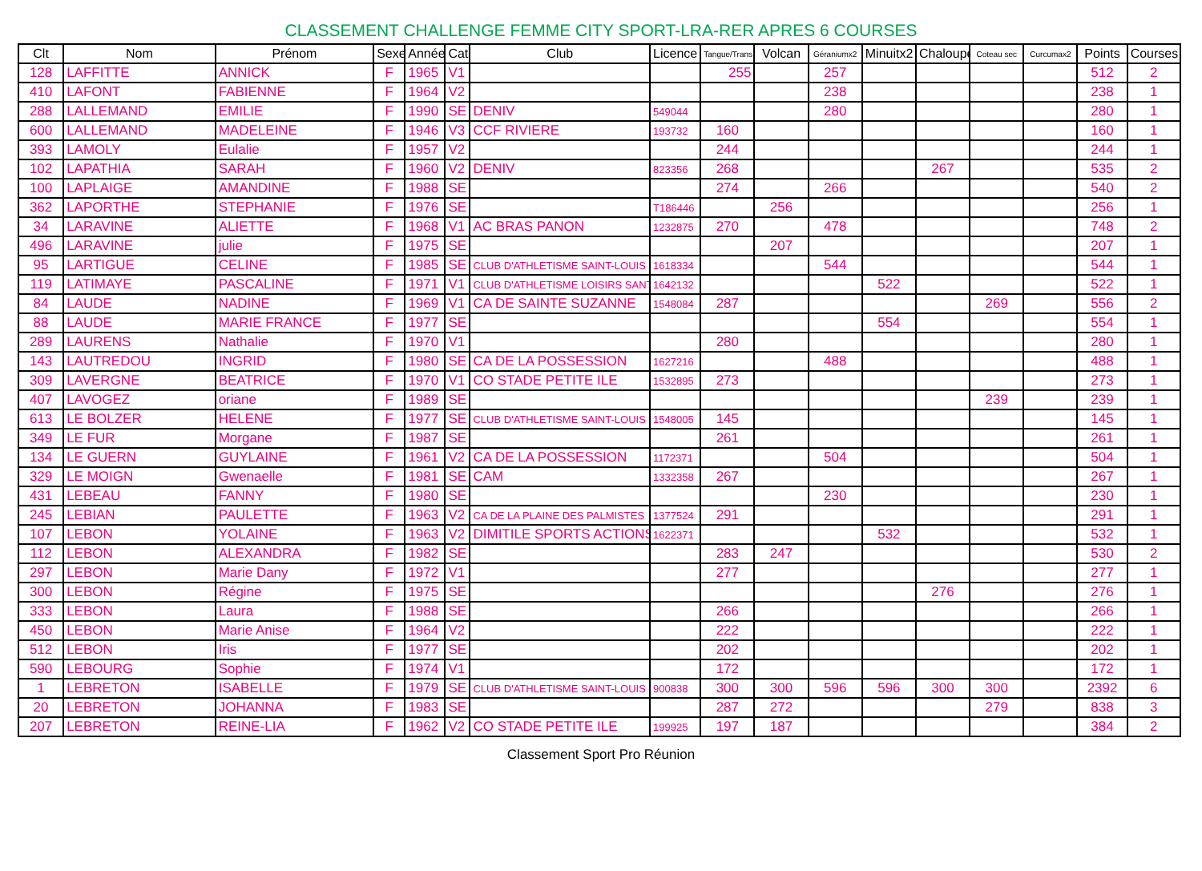CLASSEMENT CHALLENGE FEMME CITY SPORT-LRA-RER APRES 6 COURSES
| Clt | Nom | Prénom | Sexe | Année | Cat | Club | Licence | Tangue/Trans | Volcan | Géraniumx2 | Minuitx2 | Chaloupe | Coteau sec | Curcumax2 | Points | Courses |
| --- | --- | --- | --- | --- | --- | --- | --- | --- | --- | --- | --- | --- | --- | --- | --- | --- |
| 128 | LAFFITTE | ANNICK | F | 1965 | V1 | | | 255 | | 257 | | | | | 512 | 2 |
| 410 | LAFONT | FABIENNE | F | 1964 | V2 | | | | | 238 | | | | | 238 | 1 |
| 288 | LALLEMAND | EMILIE | F | 1990 | SE | DENIV | 549044 | | | 280 | | | | | 280 | 1 |
| 600 | LALLEMAND | MADELEINE | F | 1946 | V3 | CCF RIVIERE | 193732 | 160 | | | | | | | 160 | 1 |
| 393 | LAMOLY | Eulalie | F | 1957 | V2 | | | 244 | | | | | | | 244 | 1 |
| 102 | LAPATHIA | SARAH | F | 1960 | V2 | DENIV | 823356 | 268 | | | | 267 | | | 535 | 2 |
| 100 | LAPLAIGE | AMANDINE | F | 1988 | SE | | | 274 | | 266 | | | | | 540 | 2 |
| 362 | LAPORTHE | STEPHANIE | F | 1976 | SE | | T186446 | | 256 | | | | | | 256 | 1 |
| 34 | LARAVINE | ALIETTE | F | 1968 | V1 | AC BRAS PANON | 1232875 | 270 | | 478 | | | | | 748 | 2 |
| 496 | LARAVINE | julie | F | 1975 | SE | | | | 207 | | | | | | 207 | 1 |
| 95 | LARTIGUE | CELINE | F | 1985 | SE | CLUB D'ATHLETISME SAINT-LOUIS | 1618334 | | | 544 | | | | | 544 | 1 |
| 119 | LATIMAYE | PASCALINE | F | 1971 | V1 | CLUB D'ATHLETISME LOISIRS SANT | 1642132 | | | | 522 | | | | 522 | 1 |
| 84 | LAUDE | NADINE | F | 1969 | V1 | CA DE SAINTE SUZANNE | 1548084 | 287 | | | | | 269 | | 556 | 2 |
| 88 | LAUDE | MARIE FRANCE | F | 1977 | SE | | | | | | 554 | | | | 554 | 1 |
| 289 | LAURENS | Nathalie | F | 1970 | V1 | | | 280 | | | | | | | 280 | 1 |
| 143 | LAUTREDOU | INGRID | F | 1980 | SE | CA DE LA POSSESSION | 1627216 | | | 488 | | | | | 488 | 1 |
| 309 | LAVERGNE | BEATRICE | F | 1970 | V1 | CO STADE PETITE ILE | 1532895 | 273 | | | | | | | 273 | 1 |
| 407 | LAVOGEZ | oriane | F | 1989 | SE | | | | | | | | 239 | | 239 | 1 |
| 613 | LE BOLZER | HELENE | F | 1977 | SE | CLUB D'ATHLETISME SAINT-LOUIS | 1548005 | 145 | | | | | | | 145 | 1 |
| 349 | LE FUR | Morgane | F | 1987 | SE | | | 261 | | | | | | | 261 | 1 |
| 134 | LE GUERN | GUYLAINE | F | 1961 | V2 | CA DE LA POSSESSION | 1172371 | | | 504 | | | | | 504 | 1 |
| 329 | LE MOIGN | Gwenaelle | F | 1981 | SE | CAM | 1332358 | 267 | | | | | | | 267 | 1 |
| 431 | LEBEAU | FANNY | F | 1980 | SE | | | | | 230 | | | | | 230 | 1 |
| 245 | LEBIAN | PAULETTE | F | 1963 | V2 | CA DE LA PLAINE DES PALMISTES | 1377524 | 291 | | | | | | | 291 | 1 |
| 107 | LEBON | YOLAINE | F | 1963 | V2 | DIMITILE SPORTS ACTIONS | 1622371 | | | | 532 | | | | 532 | 1 |
| 112 | LEBON | ALEXANDRA | F | 1982 | SE | | | 283 | 247 | | | | | | 530 | 2 |
| 297 | LEBON | Marie Dany | F | 1972 | V1 | | | 277 | | | | | | | 277 | 1 |
| 300 | LEBON | Régine | F | 1975 | SE | | | | | | | 276 | | | 276 | 1 |
| 333 | LEBON | Laura | F | 1988 | SE | | | 266 | | | | | | | 266 | 1 |
| 450 | LEBON | Marie Anise | F | 1964 | V2 | | | 222 | | | | | | | 222 | 1 |
| 512 | LEBON | Iris | F | 1977 | SE | | | 202 | | | | | | | 202 | 1 |
| 590 | LEBOURG | Sophie | F | 1974 | V1 | | | 172 | | | | | | | 172 | 1 |
| 1 | LEBRETON | ISABELLE | F | 1979 | SE | CLUB D'ATHLETISME SAINT-LOUIS | 900838 | 300 | 300 | 596 | 596 | 300 | 300 | | 2392 | 6 |
| 20 | LEBRETON | JOHANNA | F | 1983 | SE | | | 287 | 272 | | | | 279 | | 838 | 3 |
| 207 | LEBRETON | REINE-LIA | F | 1962 | V2 | CO STADE PETITE ILE | 199925 | 197 | 187 | | | | | | 384 | 2 |
Classement Sport Pro Réunion